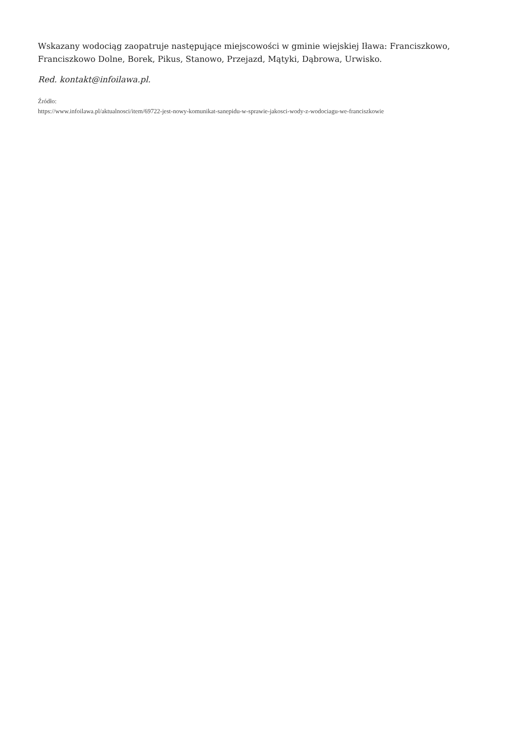Wskazany wodociąg zaopatruje następujące miejscowości w gminie wiejskiej Iława: Franciszkowo, Franciszkowo Dolne, Borek, Pikus, Stanowo, Przejazd, Mątyki, Dąbrowa, Urwisko.
Red. kontakt@infoilawa.pl.
Źródło:
https://www.infoilawa.pl/aktualnosci/item/69722-jest-nowy-komunikat-sanepidu-w-sprawie-jakosci-wody-z-wodociagu-we-franciszkowie